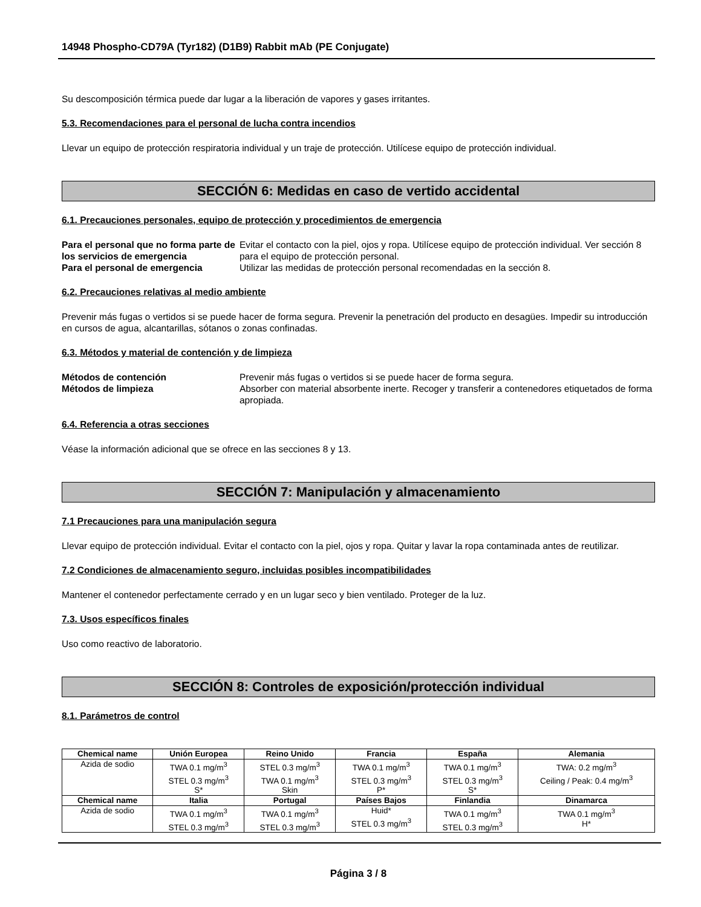14948 Phospho-CD79A (Tyr182) (D1B9) Rabbit mAb (PE Conjugate)
Su descomposición térmica puede dar lugar a la liberación de vapores y gases irritantes.
5.3. Recomendaciones para el personal de lucha contra incendios
Llevar un equipo de protección respiratoria individual y un traje de protección. Utilícese equipo de protección individual.
SECCIÓN 6: Medidas en caso de vertido accidental
6.1. Precauciones personales, equipo de protección y procedimientos de emergencia
Para el personal que no forma parte de los servicios de emergencia Evitar el contacto con la piel, ojos y ropa. Utilícese equipo de protección individual. Ver sección 8 para el equipo de protección personal. Para el personal de emergencia Utilizar las medidas de protección personal recomendadas en la sección 8.
6.2. Precauciones relativas al medio ambiente
Prevenir más fugas o vertidos si se puede hacer de forma segura. Prevenir la penetración del producto en desagües. Impedir su introducción en cursos de agua, alcantarillas, sótanos o zonas confinadas.
6.3. Métodos y material de contención y de limpieza
Métodos de contención Prevenir más fugas o vertidos si se puede hacer de forma segura. Métodos de limpieza Absorber con material absorbente inerte. Recoger y transferir a contenedores etiquetados de forma apropiada.
6.4. Referencia a otras secciones
Véase la información adicional que se ofrece en las secciones 8 y 13.
SECCIÓN 7: Manipulación y almacenamiento
7.1 Precauciones para una manipulación segura
Llevar equipo de protección individual. Evitar el contacto con la piel, ojos y ropa. Quitar y lavar la ropa contaminada antes de reutilizar.
7.2 Condiciones de almacenamiento seguro, incluidas posibles incompatibilidades
Mantener el contenedor perfectamente cerrado y en un lugar seco y bien ventilado. Proteger de la luz.
7.3. Usos específicos finales
Uso como reactivo de laboratorio.
SECCIÓN 8: Controles de exposición/protección individual
8.1. Parámetros de control
| Chemical name | Unión Europea | Reino Unido | Francia | España | Alemania |
| --- | --- | --- | --- | --- | --- |
| Azida de sodio | TWA 0.1 mg/m<sup>3</sup> STEL 0.3 mg/m<sup>3</sup> S* | STEL 0.3 mg/m<sup>3</sup> TWA 0.1 mg/m<sup>3</sup> Skin | TWA 0.1 mg/m<sup>3</sup> STEL 0.3 mg/m<sup>3</sup> P* | TWA 0.1 mg/m<sup>3</sup> STEL 0.3 mg/m<sup>3</sup> S* | TWA: 0.2 mg/m<sup>3</sup> Ceiling / Peak: 0.4 mg/m<sup>3</sup> |
| Chemical name | Italia | Portugal | Países Bajos | Finlandia | Dinamarca |
| Azida de sodio | TWA 0.1 mg/m<sup>3</sup> STEL 0.3 mg/m<sup>3</sup> | TWA 0.1 mg/m<sup>3</sup> STEL 0.3 mg/m<sup>3</sup> | Huid* STEL 0.3 mg/m<sup>3</sup> | TWA 0.1 mg/m<sup>3</sup> STEL 0.3 mg/m<sup>3</sup> | TWA 0.1 mg/m<sup>3</sup> H* |
Página 3 / 8